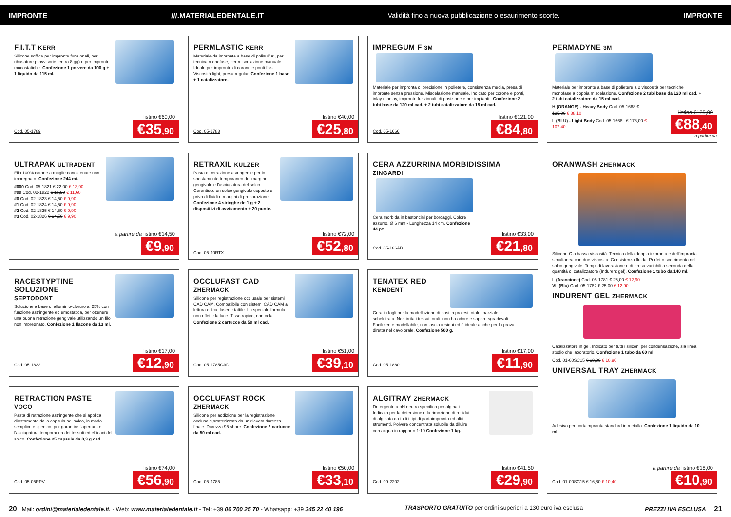IMPRONTE ///.MATERIALEDENTALE.IT Validità fino a nuova pubblicazione o esaurimento scorte. IMPRONTE
F.I.T.T KERR
Silicone soffice per impronte funzionali, per ribasature provvisorie (entro 8 gg) e per impronte mucostatiche. Confezione 1 polvere da 100 g + 1 liquido da 115 ml.
Cod. 05-1789
listino €60,00
€35<sub>,90</sub>
PERMLASTIC KERR
Materiale da impronta a base di polisulfuri, per tecnica monofase, per miscelazione manuale. Ideale per impronte di corone e ponti fissi. Viscosità light, presa regular. Confezione 1 base + 1 catalizzatore.
Cod. 05-1788
listino €40,00
€25<sub>,80</sub>
IMPREGUM F 3M
Materiale per impronta di precisione in polietere, consistenza media, presa di impronte senza pressione. Miscelazione manuale. Indicato per corone e ponti, inlay e onlay, impronte funzionali, di posizione e per impianti.. Confezione 2 tubi base da 120 ml cad. + 2 tubi catalizzatore da 15 ml cad.
Cod. 05-1666
listino €121,00
€84<sub>,80</sub>
PERMADYNE 3M
Materiale per impronte a base di polietere a 2 viscosità per tecniche monofase a doppia miscelazione. Confezione 2 tubi base da 120 ml cad. + 2 tubi catalizzatore da 15 ml cad.
H (ORANGE) - Heavy Body Cod. 05-1668 € 135,00 € 88,10
L (BLU) - Light Body Cod. 05-1668L € 176,00 € 107,40
listino €135,00
€88<sub>,40</sub>
a partire da
ULTRAPAK ULTRADENT
Filo 100% cotone a maglie concatenate non impregnato. Confezione 244 mt.
#000 Cod. 05-1821 € 22,00 € 13,90
#00 Cod. 02-1822 € 16,50 € 11,60
#0 Cod. 02-1823 € 14,50 € 9,90
#1 Cod. 02-1824 € 14,50 € 9,90
#2 Cod. 02-1825 € 14,50 € 9,90
#3 Cod. 02-1826 € 14,50 € 9,90
a partire da listino €14,50
€9<sub>,90</sub>
RETRAXIL KULZER
Pasta di retrazione astringente per lo spostamento temporaneo del margine gengivale e l'asciugatura del solco. Garantisce un solco gengivale esposto e privo di fluidi e margini di preparazione. Confezione 4 siringhe de 1 g + 2 dispositivi di avvitamento + 20 punte.
Cod. 05-10RTX listino €72,00
€52<sub>,80</sub>
CERA AZZURRINA MORBIDISSIMA
ZINGARDI
Cera morbida in bastoncini per bordaggi. Colore azzurro. Ø 6 mm - Lunghezza 14 cm. Confezione 44 pz.
Cod. 05-186AB
listino €33,00
€21<sub>,80</sub>
ORANWASH ZHERMACK
Silicone-C a bassa viscosità. Tecnica della doppia impronta e dell'impronta simultanea con due viscosità. Consistenza fluida. Perfetto scorrimento nel solco gengivale. Tempi di lavorazione e di presa variabili a seconda della quantità di catalizzatore (Indurent gel). Confezione 1 tubo da 140 ml.
L (Arancione) Cod. 05-1781 € 25,00 € 12,90
VL (Blu) Cod. 05-1782 € 25,00 € 12,90
INDURENT GEL ZHERMACK
Catalizzatore in gel. Indicato per tutti i siliconi per condensazione, sia linea studio che laboratorio. Confezione 1 tubo da 60 ml.
Cod. 01-00SC15 € 18,00 € 10,90
UNIVERSAL TRAY ZHERMACK
Adesivo per portaimpronta standard in metallo. Confezione 1 liquido da 10 ml.
Cod. 01-00SC15 € 16,80 € 10,40
a partire da listino €18,00
€10<sub>,90</sub>
RACESTYPTINE SOLUZIONE
SEPTODONT
Soluzione a base di alluminio-cloruro al 25% con funzione astringente ed emostatica, per ottenere una buona retrazione gengivale utilizzando un filo non impregnato. Confezione 1 flacone da 13 ml.
Cod. 05-1832
listino €17,00
€12<sub>,90</sub>
OCCLUFAST CAD
ZHERMACK
Silicone per registrazione occlusale per sistemi CAD CAM. Compatibile con sistemi CAD CAM a lettura ottica, laser e tattile. La speciale formula non riflette la luce. Tissotropico, non cola. Confezione 2 cartucce da 50 ml cad.
Cod. 05-1785CAD
listino €51,00
€39<sub>,10</sub>
TENATEX RED
KEMDENT
Cera in fogli per la modellazione di basi in protesi totale, parziale e scheletrata. Non irrita i tessuti orali, non ha odore e sapore sgradevoli. Facilmente modellabile, non lascia residui ed è ideale anche per la prova diretta nel cavo orale. Confezione 500 g.
Cod. 05-1860
listino €17,00
€11<sub>,90</sub>
RETRACTION PASTE
VOCO
Pasta di retrazione astringente che si applica direttamente dalla capsula nel solco, in modo semplice e igienico, per garantire l'apertura e l'asciugatura temporanea dei tessuti ed efficaci del solco. Confezione 25 capsule da 0,3 g cad.
Cod. 05-05RPV
listino €74,00
€56<sub>,90</sub>
OCCLUFAST ROCK
ZHERMACK
Silicone per addizione per la registrazione occlusale,aratterizzato da un'elevata durezza finale. Durezza 95 shore. Confezione 2 cartucce da 50 ml cad.
Cod. 05-1785
listino €50,00
€33<sub>,10</sub>
ALGITRAY ZHERMACK
Detergente a pH neutro specifico per alginati. Indicato per la detersione e la rimozione di residui di alginato da tutti i tipi di portaimpronta ed altri strumenti. Polvere concentrata solubile da diluire con acqua in rapporto 1:10 Confezione 1 kg.
Cod. 09-2202
listino €41,50
€29<sub>,90</sub>
20 Mail: ordini@materialedentale.it. - Web: www.materialedentale.it - Tel: +39 06 700 25 70 - Whatsapp: +39 345 22 40 196 TRASPORTO GRATUITO per ordini superiori a 130 euro iva esclusa PREZZI IVA ESCLUSA 21